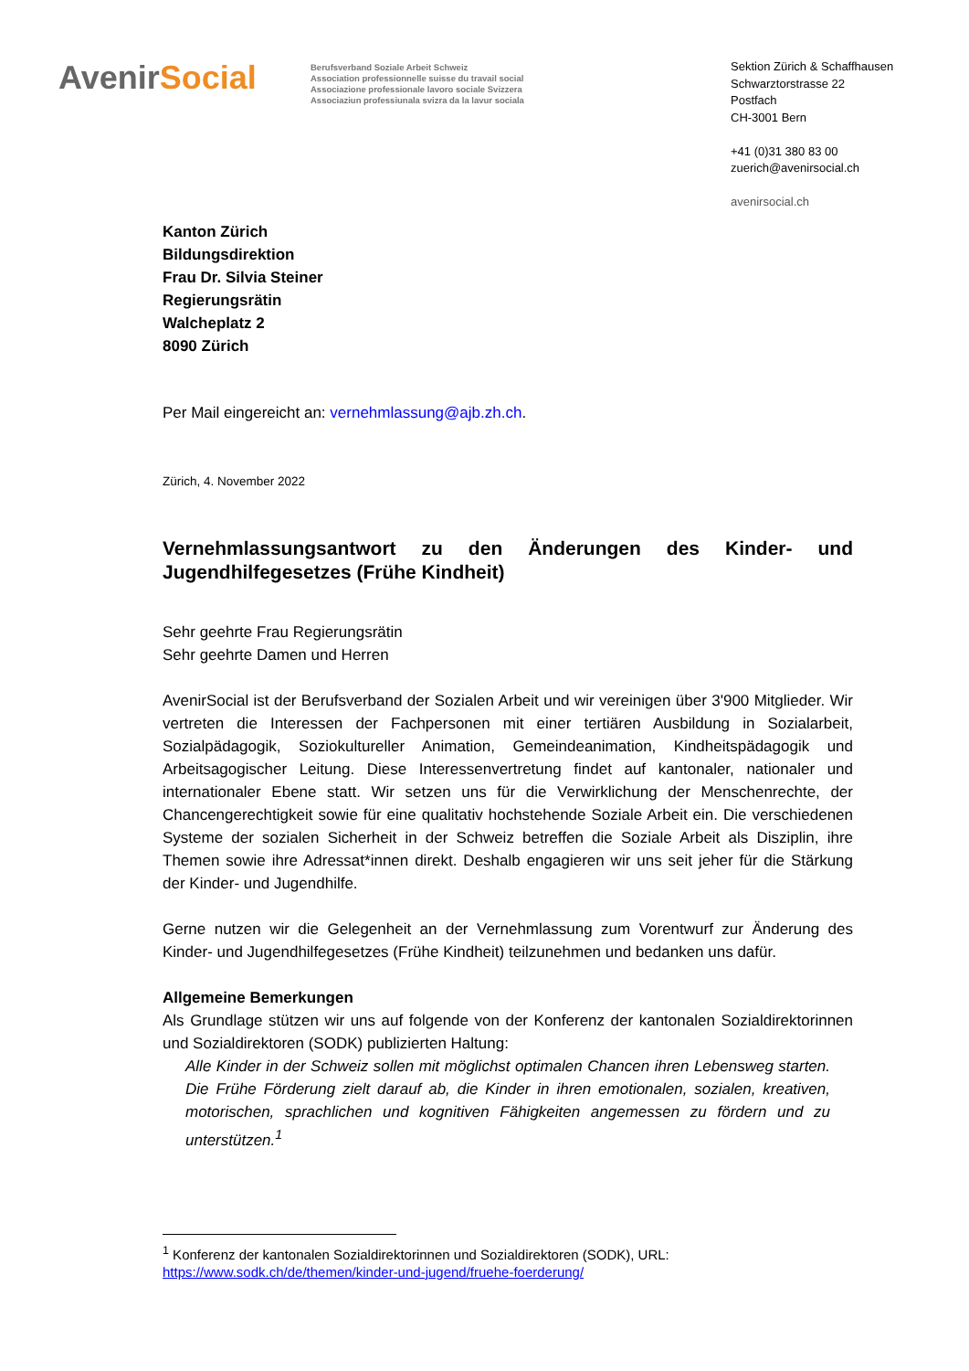AvenirSocial
Berufsverband Soziale Arbeit Schweiz
Association professionnelle suisse du travail social
Associazione professionale lavoro sociale Svizzera
Associaziun professiunala svizra da la lavur sociala
Sektion Zürich & Schaffhausen
Schwarztorstrasse 22
Postfach
CH-3001 Bern
+41 (0)31 380 83 00
zuerich@avenirsocial.ch
avenirsocial.ch
Kanton Zürich
Bildungsdirektion
Frau Dr. Silvia Steiner
Regierungsrätin
Walcheplatz 2
8090 Zürich
Per Mail eingereicht an: vernehmlassung@ajb.zh.ch.
Zürich, 4. November 2022
Vernehmlassungsantwort zu den Änderungen des Kinder- und Jugendhilfegesetzes (Frühe Kindheit)
Sehr geehrte Frau Regierungsrätin
Sehr geehrte Damen und Herren
AvenirSocial ist der Berufsverband der Sozialen Arbeit und wir vereinigen über 3'900 Mitglieder. Wir vertreten die Interessen der Fachpersonen mit einer tertiären Ausbildung in Sozialarbeit, Sozialpädagogik, Soziokultureller Animation, Gemeindeanimation, Kindheitspädagogik und Arbeitsagogischer Leitung. Diese Interessenvertretung findet auf kantonaler, nationaler und internationaler Ebene statt. Wir setzen uns für die Verwirklichung der Menschenrechte, der Chancengerechtigkeit sowie für eine qualitativ hochstehende Soziale Arbeit ein. Die verschiedenen Systeme der sozialen Sicherheit in der Schweiz betreffen die Soziale Arbeit als Disziplin, ihre Themen sowie ihre Adressat*innen direkt. Deshalb engagieren wir uns seit jeher für die Stärkung der Kinder- und Jugendhilfe.
Gerne nutzen wir die Gelegenheit an der Vernehmlassung zum Vorentwurf zur Änderung des Kinder- und Jugendhilfegesetzes (Frühe Kindheit) teilzunehmen und bedanken uns dafür.
Allgemeine Bemerkungen
Als Grundlage stützen wir uns auf folgende von der Konferenz der kantonalen Sozialdirektorinnen und Sozialdirektoren (SODK) publizierten Haltung:
Alle Kinder in der Schweiz sollen mit möglichst optimalen Chancen ihren Lebensweg starten. Die Frühe Förderung zielt darauf ab, die Kinder in ihren emotionalen, sozialen, kreativen, motorischen, sprachlichen und kognitiven Fähigkeiten angemessen zu fördern und zu unterstützen.<sup>1</sup>
<sup>1</sup> Konferenz der kantonalen Sozialdirektorinnen und Sozialdirektoren (SODK), URL:
https://www.sodk.ch/de/themen/kinder-und-jugend/fruehe-foerderung/